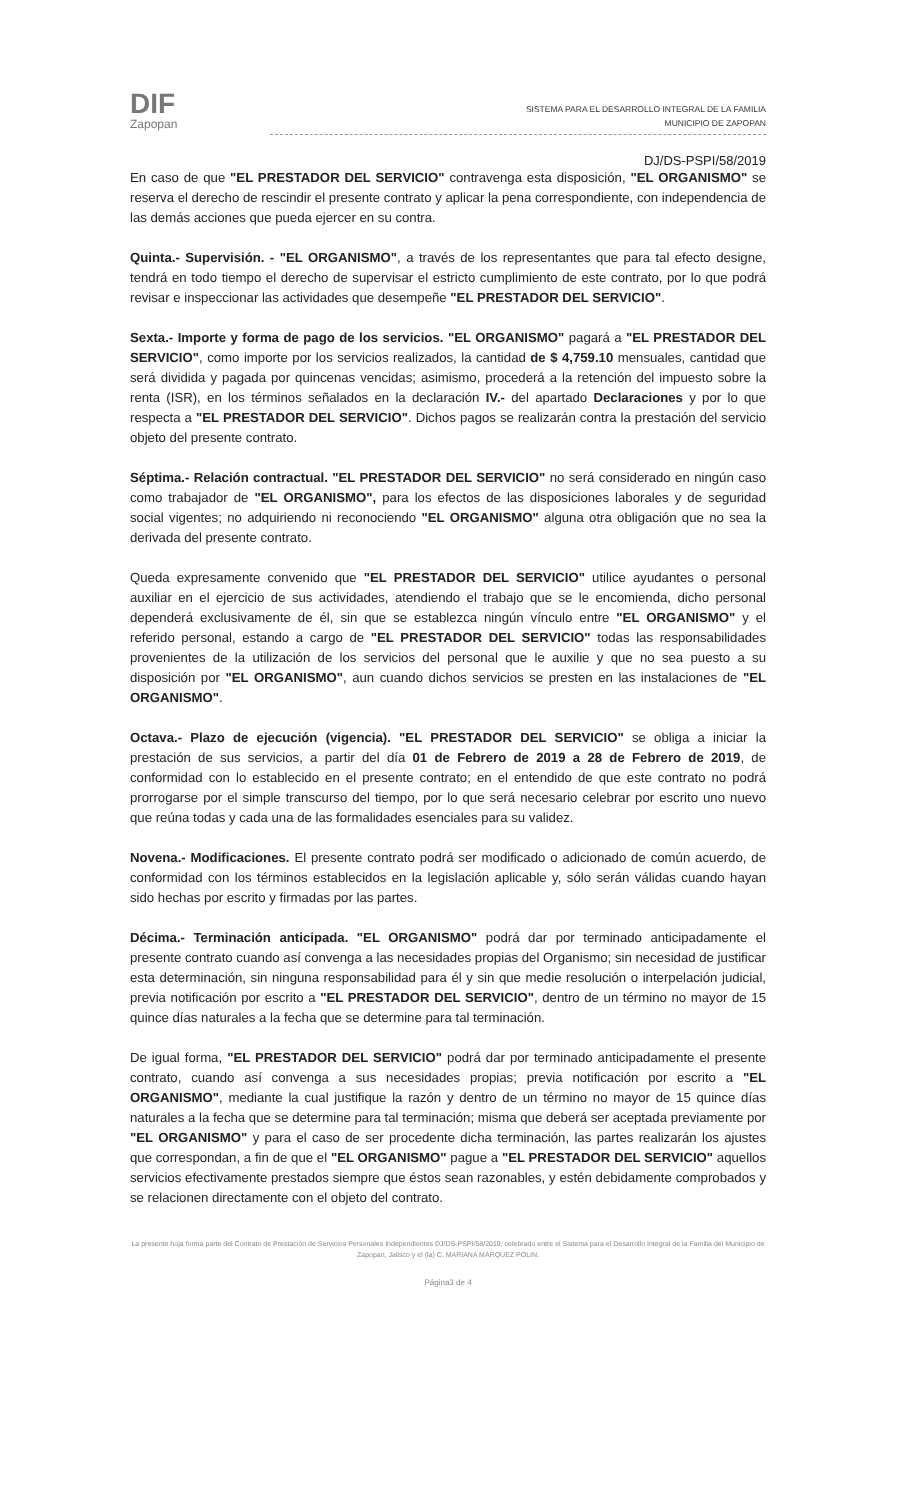DIF
Zapopan
SISTEMA PARA EL DESARROLLO INTEGRAL DE LA FAMILIA
MUNICIPIO DE ZAPOPAN
DJ/DS-PSPI/58/2019
En caso de que "EL PRESTADOR DEL SERVICIO" contravenga esta disposición, "EL ORGANISMO" se reserva el derecho de rescindir el presente contrato y aplicar la pena correspondiente, con independencia de las demás acciones que pueda ejercer en su contra.
Quinta.- Supervisión. - "EL ORGANISMO", a través de los representantes que para tal efecto designe, tendrá en todo tiempo el derecho de supervisar el estricto cumplimiento de este contrato, por lo que podrá revisar e inspeccionar las actividades que desempeñe "EL PRESTADOR DEL SERVICIO".
Sexta.- Importe y forma de pago de los servicios. "EL ORGANISMO" pagará a "EL PRESTADOR DEL SERVICIO", como importe por los servicios realizados, la cantidad de $ 4,759.10 mensuales, cantidad que será dividida y pagada por quincenas vencidas; asimismo, procederá a la retención del impuesto sobre la renta (ISR), en los términos señalados en la declaración IV.- del apartado Declaraciones y por lo que respecta a "EL PRESTADOR DEL SERVICIO". Dichos pagos se realizarán contra la prestación del servicio objeto del presente contrato.
Séptima.- Relación contractual. "EL PRESTADOR DEL SERVICIO" no será considerado en ningún caso como trabajador de "EL ORGANISMO", para los efectos de las disposiciones laborales y de seguridad social vigentes; no adquiriendo ni reconociendo "EL ORGANISMO" alguna otra obligación que no sea la derivada del presente contrato.
Queda expresamente convenido que "EL PRESTADOR DEL SERVICIO" utilice ayudantes o personal auxiliar en el ejercicio de sus actividades, atendiendo el trabajo que se le encomienda, dicho personal dependerá exclusivamente de él, sin que se establezca ningún vínculo entre "EL ORGANISMO" y el referido personal, estando a cargo de "EL PRESTADOR DEL SERVICIO" todas las responsabilidades provenientes de la utilización de los servicios del personal que le auxilie y que no sea puesto a su disposición por "EL ORGANISMO", aun cuando dichos servicios se presten en las instalaciones de "EL ORGANISMO".
Octava.- Plazo de ejecución (vigencia). "EL PRESTADOR DEL SERVICIO" se obliga a iniciar la prestación de sus servicios, a partir del día 01 de Febrero de 2019 a 28 de Febrero de 2019, de conformidad con lo establecido en el presente contrato; en el entendido de que este contrato no podrá prorrogarse por el simple transcurso del tiempo, por lo que será necesario celebrar por escrito uno nuevo que reúna todas y cada una de las formalidades esenciales para su validez.
Novena.- Modificaciones. El presente contrato podrá ser modificado o adicionado de común acuerdo, de conformidad con los términos establecidos en la legislación aplicable y, sólo serán válidas cuando hayan sido hechas por escrito y firmadas por las partes.
Décima.- Terminación anticipada. "EL ORGANISMO" podrá dar por terminado anticipadamente el presente contrato cuando así convenga a las necesidades propias del Organismo; sin necesidad de justificar esta determinación, sin ninguna responsabilidad para él y sin que medie resolución o interpelación judicial, previa notificación por escrito a "EL PRESTADOR DEL SERVICIO", dentro de un término no mayor de 15 quince días naturales a la fecha que se determine para tal terminación.
De igual forma, "EL PRESTADOR DEL SERVICIO" podrá dar por terminado anticipadamente el presente contrato, cuando así convenga a sus necesidades propias; previa notificación por escrito a "EL ORGANISMO", mediante la cual justifique la razón y dentro de un término no mayor de 15 quince días naturales a la fecha que se determine para tal terminación; misma que deberá ser aceptada previamente por "EL ORGANISMO" y para el caso de ser procedente dicha terminación, las partes realizarán los ajustes que correspondan, a fin de que el "EL ORGANISMO" pague a "EL PRESTADOR DEL SERVICIO" aquellos servicios efectivamente prestados siempre que éstos sean razonables, y estén debidamente comprobados y se relacionen directamente con el objeto del contrato.
La presente hoja forma parte del Contrato de Prestación de Servicios Personales Independientes DJ/DS-PSPI/58/2019, celebrado entre el Sistema para el Desarrollo Integral de la Familia del Municipio de Zapopan, Jalisco y el (la) C. MARIANA MARQUEZ POLIN.
Página3 de 4